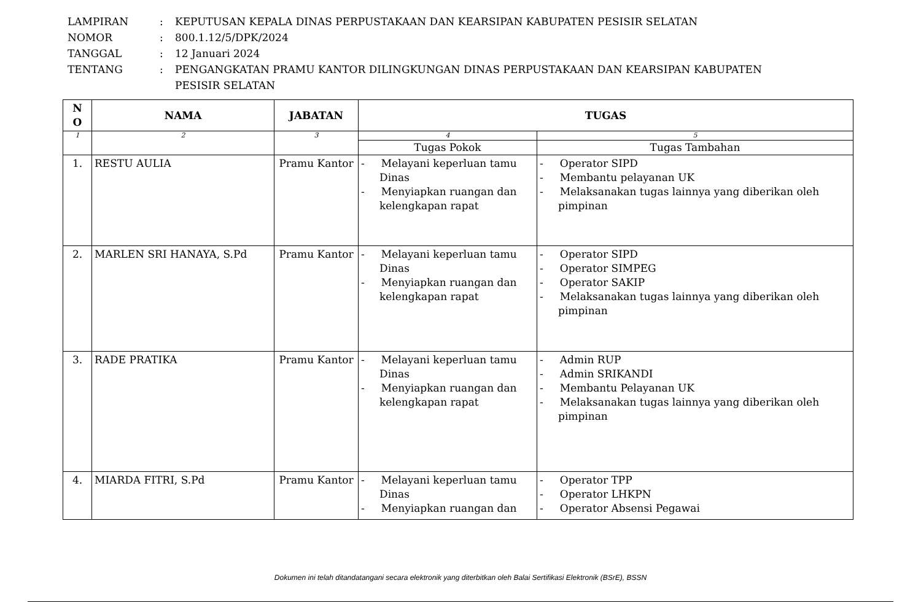| LAMPIRAN | : | KEPUTUSAN KEPALA DINAS PERPUSTAKAAN DAN KEARSIPAN KABUPATEN PESISIR SELATAN |
| NOMOR | : | 800.1.12/5/DPK/2024 |
| TANGGAL | : | 12 Januari 2024 |
| TENTANG | : | PENGANGKATAN PRAMU KANTOR DILINGKUNGAN DINAS PERPUSTAKAAN DAN KEARSIPAN KABUPATEN PESISIR SELATAN |
| N O | NAMA | JABATAN | TUGAS | |
| --- | --- | --- | --- | --- |
| 1 | 2 | 3 | 4 | 5 |
| | | | Tugas Pokok | Tugas Tambahan |
| 1. | RESTU AULIA | Pramu Kantor | - Melayani keperluan tamu Dinas - Menyiapkan ruangan dan kelengkapan rapat | - Operator SIPD - Membantu pelayanan UK - Melaksanakan tugas lainnya yang diberikan oleh pimpinan |
| 2. | MARLEN SRI HANAYA, S.Pd | Pramu Kantor | - Melayani keperluan tamu Dinas - Menyiapkan ruangan dan kelengkapan rapat | - Operator SIPD - Operator SIMPEG - Operator SAKIP - Melaksanakan tugas lainnya yang diberikan oleh pimpinan |
| 3. | RADE PRATIKA | Pramu Kantor | - Melayani keperluan tamu Dinas - Menyiapkan ruangan dan kelengkapan rapat | - Admin RUP - Admin SRIKANDI - Membantu Pelayanan UK - Melaksanakan tugas lainnya yang diberikan oleh pimpinan |
| 4. | MIARDA FITRI, S.Pd | Pramu Kantor | - Melayani keperluan tamu Dinas - Menyiapkan ruangan dan | - Operator TPP - Operator LHKPN - Operator Absensi Pegawai |
Dokumen ini telah ditandatangani secara elektronik yang diterbitkan oleh Balai Sertifikasi Elektronik (BSrE), BSSN